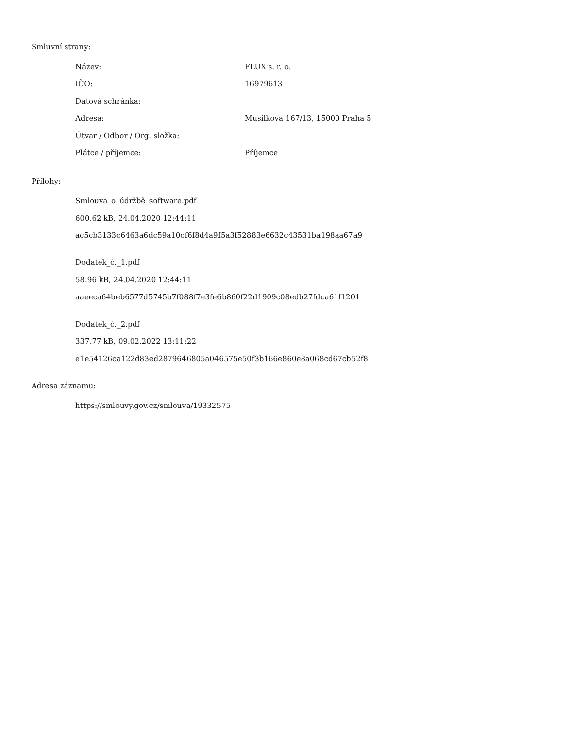Smluvní strany:
| Název: | FLUX s. r. o. |
| IČO: | 16979613 |
| Datová schránka: | |
| Adresa: | Musílkova 167/13, 15000 Praha 5 |
| Útvar / Odbor / Org. složka: | |
| Plátce / příjemce: | Příjemce |
Přílohy:
Smlouva_o_údržbě_software.pdf
600.62 kB, 24.04.2020 12:44:11
ac5cb3133c6463a6dc59a10cf6f8d4a9f5a3f52883e6632c43531ba198aa67a9
Dodatek_č._1.pdf
58.96 kB, 24.04.2020 12:44:11
aaeeca64beb6577d5745b7f088f7e3fe6b860f22d1909c08edb27fdca61f1201
Dodatek_č._2.pdf
337.77 kB, 09.02.2022 13:11:22
e1e54126ca122d83ed2879646805a046575e50f3b166e860e8a068cd67cb52f8
Adresa záznamu:
https://smlouvy.gov.cz/smlouva/19332575